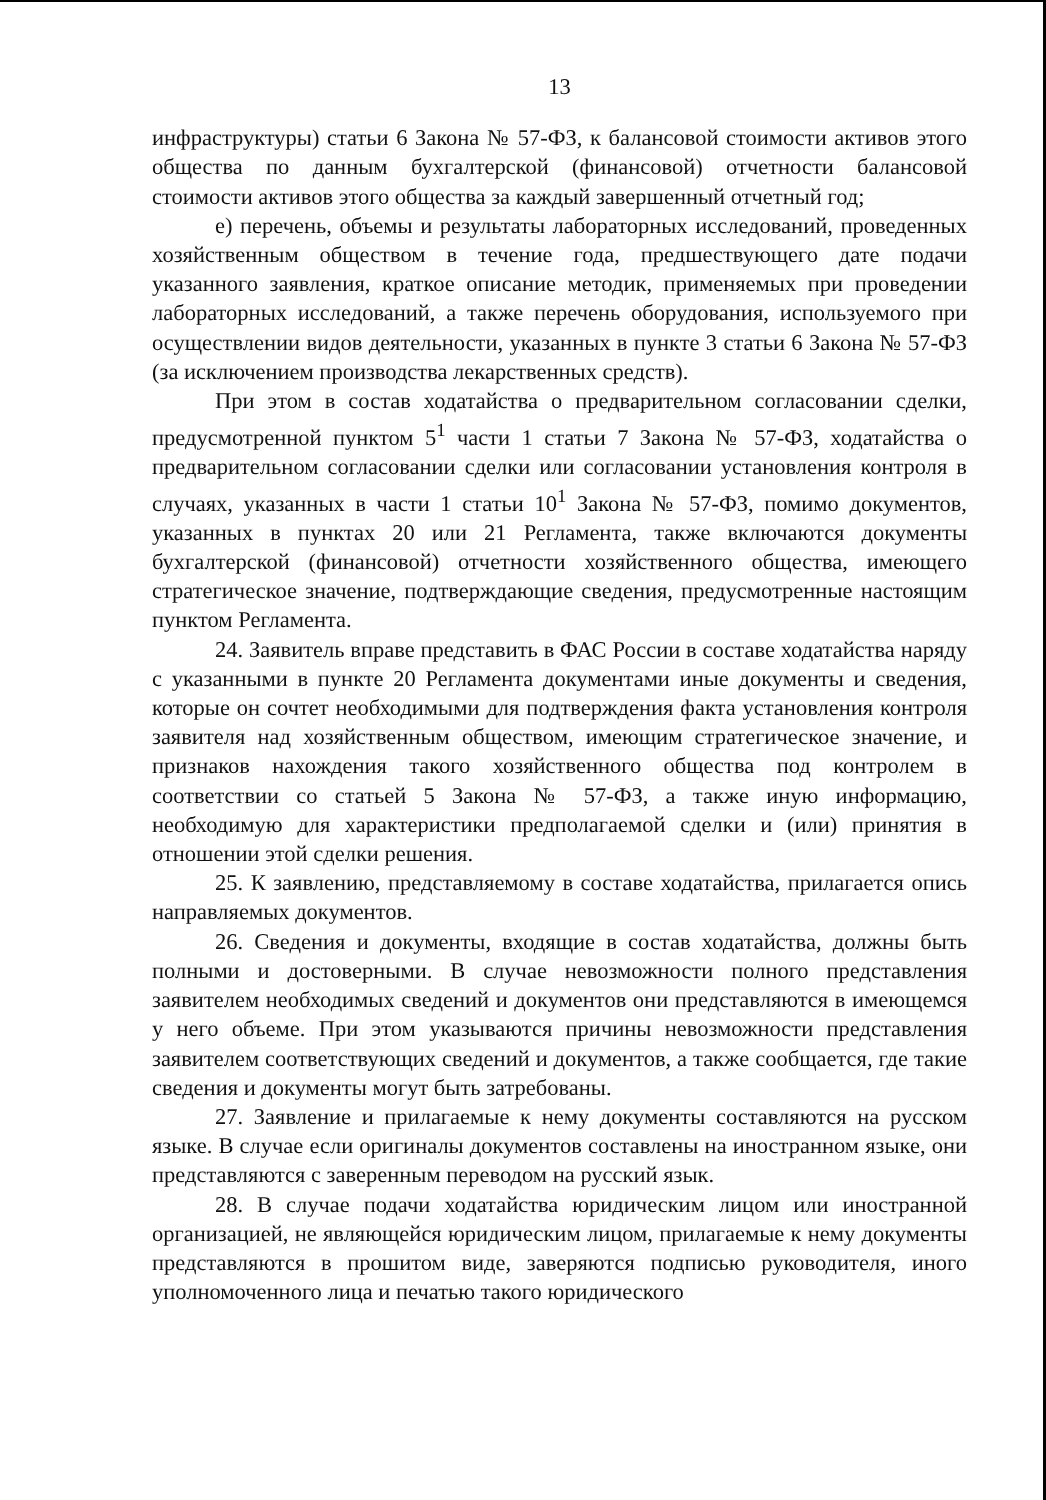13
инфраструктуры) статьи 6 Закона № 57-ФЗ, к балансовой стоимости активов этого общества по данным бухгалтерской (финансовой) отчетности балансовой стоимости активов этого общества за каждый завершенный отчетный год;
е) перечень, объемы и результаты лабораторных исследований, проведенных хозяйственным обществом в течение года, предшествующего дате подачи указанного заявления, краткое описание методик, применяемых при проведении лабораторных исследований, а также перечень оборудования, используемого при осуществлении видов деятельности, указанных в пункте 3 статьи 6 Закона № 57-ФЗ (за исключением производства лекарственных средств).
При этом в состав ходатайства о предварительном согласовании сделки, предусмотренной пунктом 5<sup>1</sup> части 1 статьи 7 Закона № 57-ФЗ, ходатайства о предварительном согласовании сделки или согласовании установления контроля в случаях, указанных в части 1 статьи 10<sup>1</sup> Закона № 57-ФЗ, помимо документов, указанных в пунктах 20 или 21 Регламента, также включаются документы бухгалтерской (финансовой) отчетности хозяйственного общества, имеющего стратегическое значение, подтверждающие сведения, предусмотренные настоящим пунктом Регламента.
24. Заявитель вправе представить в ФАС России в составе ходатайства наряду с указанными в пункте 20 Регламента документами иные документы и сведения, которые он сочтет необходимыми для подтверждения факта установления контроля заявителя над хозяйственным обществом, имеющим стратегическое значение, и признаков нахождения такого хозяйственного общества под контролем в соответствии со статьей 5 Закона № 57-ФЗ, а также иную информацию, необходимую для характеристики предполагаемой сделки и (или) принятия в отношении этой сделки решения.
25. К заявлению, представляемому в составе ходатайства, прилагается опись направляемых документов.
26. Сведения и документы, входящие в состав ходатайства, должны быть полными и достоверными. В случае невозможности полного представления заявителем необходимых сведений и документов они представляются в имеющемся у него объеме. При этом указываются причины невозможности представления заявителем соответствующих сведений и документов, а также сообщается, где такие сведения и документы могут быть затребованы.
27. Заявление и прилагаемые к нему документы составляются на русском языке. В случае если оригиналы документов составлены на иностранном языке, они представляются с заверенным переводом на русский язык.
28. В случае подачи ходатайства юридическим лицом или иностранной организацией, не являющейся юридическим лицом, прилагаемые к нему документы представляются в прошитом виде, заверяются подписью руководителя, иного уполномоченного лица и печатью такого юридического